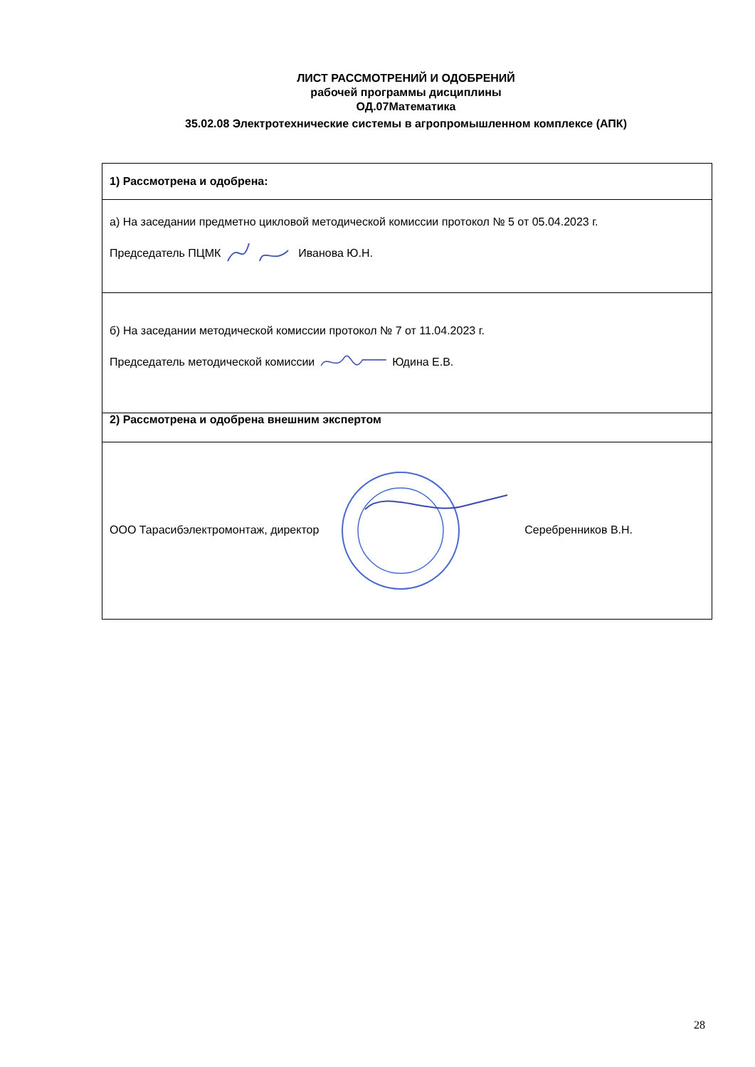ЛИСТ РАССМОТРЕНИЙ И ОДОБРЕНИЙ
рабочей программы дисциплины
ОД.07Математика
35.02.08 Электротехнические системы в агропромышленном комплексе (АПК)
| 1) Рассмотрена и одобрена: |
| а) На заседании предметно цикловой методической комиссии протокол № 5 от 05.04.2023 г. Председатель ПЦМК Иванова Ю.Н. |
| б) На заседании методической комиссии протокол № 7 от 11.04.2023 г. Председатель методической комиссии Юдина Е.В. |
| 2) Рассмотрена и одобрена внешним экспертом |
| ООО Тарасибэлектромонтаж, директор Серебренников В.Н. |
28